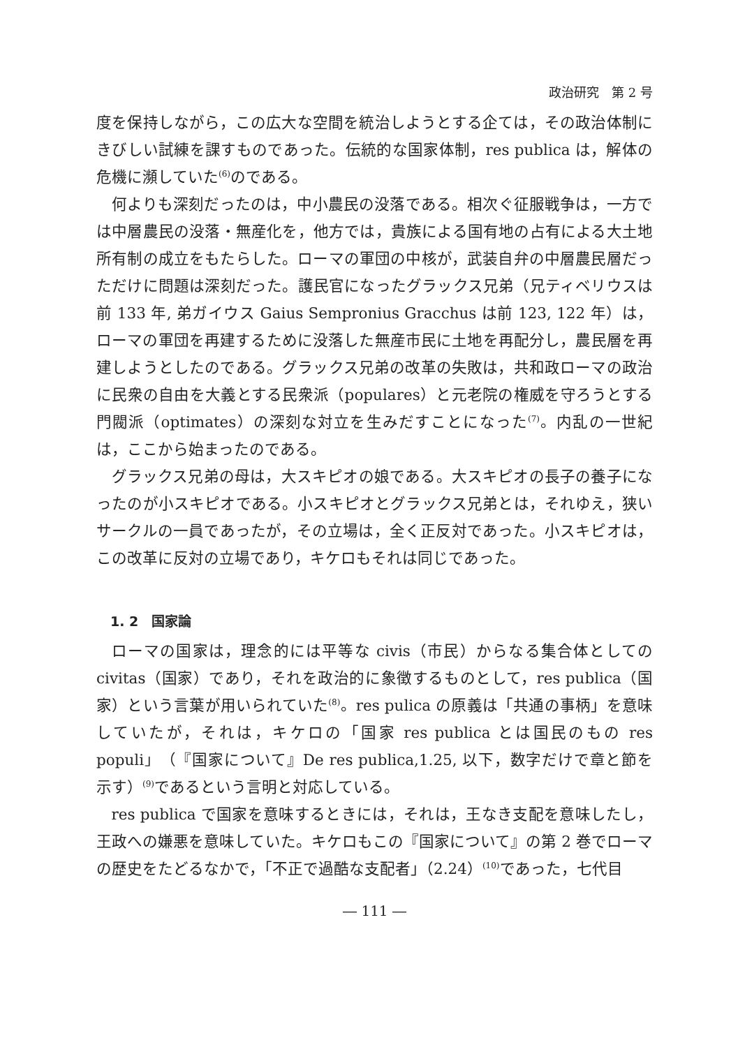政治研究　第 2 号
度を保持しながら，この広大な空間を統治しようとする企ては，その政治体制にきびしい試練を課すものであった。伝統的な国家体制，res publica は，解体の危機に瀕していた<sup>(6)</sup>のである。
何よりも深刻だったのは，中小農民の没落である。相次ぐ征服戦争は，一方では中層農民の没落・無産化を，他方では，貴族による国有地の占有による大土地所有制の成立をもたらした。ローマの軍団の中核が，武装自弁の中層農民層だっただけに問題は深刻だった。護民官になったグラックス兄弟（兄ティベリウスは前 133 年, 弟ガイウス Gaius Sempronius Gracchus は前 123, 122 年）は，ローマの軍団を再建するために没落した無産市民に土地を再配分し，農民層を再建しようとしたのである。グラックス兄弟の改革の失敗は，共和政ローマの政治に民衆の自由を大義とする民衆派（populares）と元老院の権威を守ろうとする門閥派（optimates）の深刻な対立を生みだすことになった<sup>(7)</sup>。内乱の一世紀は，ここから始まったのである。
グラックス兄弟の母は，大スキピオの娘である。大スキピオの長子の養子になったのが小スキピオである。小スキピオとグラックス兄弟とは，それゆえ，狭いサークルの一員であったが，その立場は，全く正反対であった。小スキピオは，この改革に反対の立場であり，キケロもそれは同じであった。
1. 2　国家論
ローマの国家は，理念的には平等な civis（市民）からなる集合体としての civitas（国家）であり，それを政治的に象徴するものとして，res publica（国家）という言葉が用いられていた<sup>(8)</sup>。res pulica の原義は「共通の事柄」を意味していたが，それは，キケロの「国家 res publica とは国民のもの res populi」（『国家について』De res publica,1.25, 以下，数字だけで章と節を示す）<sup>(9)</sup>であるという言明と対応している。
res publica で国家を意味するときには，それは，王なき支配を意味したし，王政への嫌悪を意味していた。キケロもこの『国家について』の第 2 巻でローマの歴史をたどるなかで，「不正で過酷な支配者」（2.24）<sup>(10)</sup>であった，七代目
― 111 ―